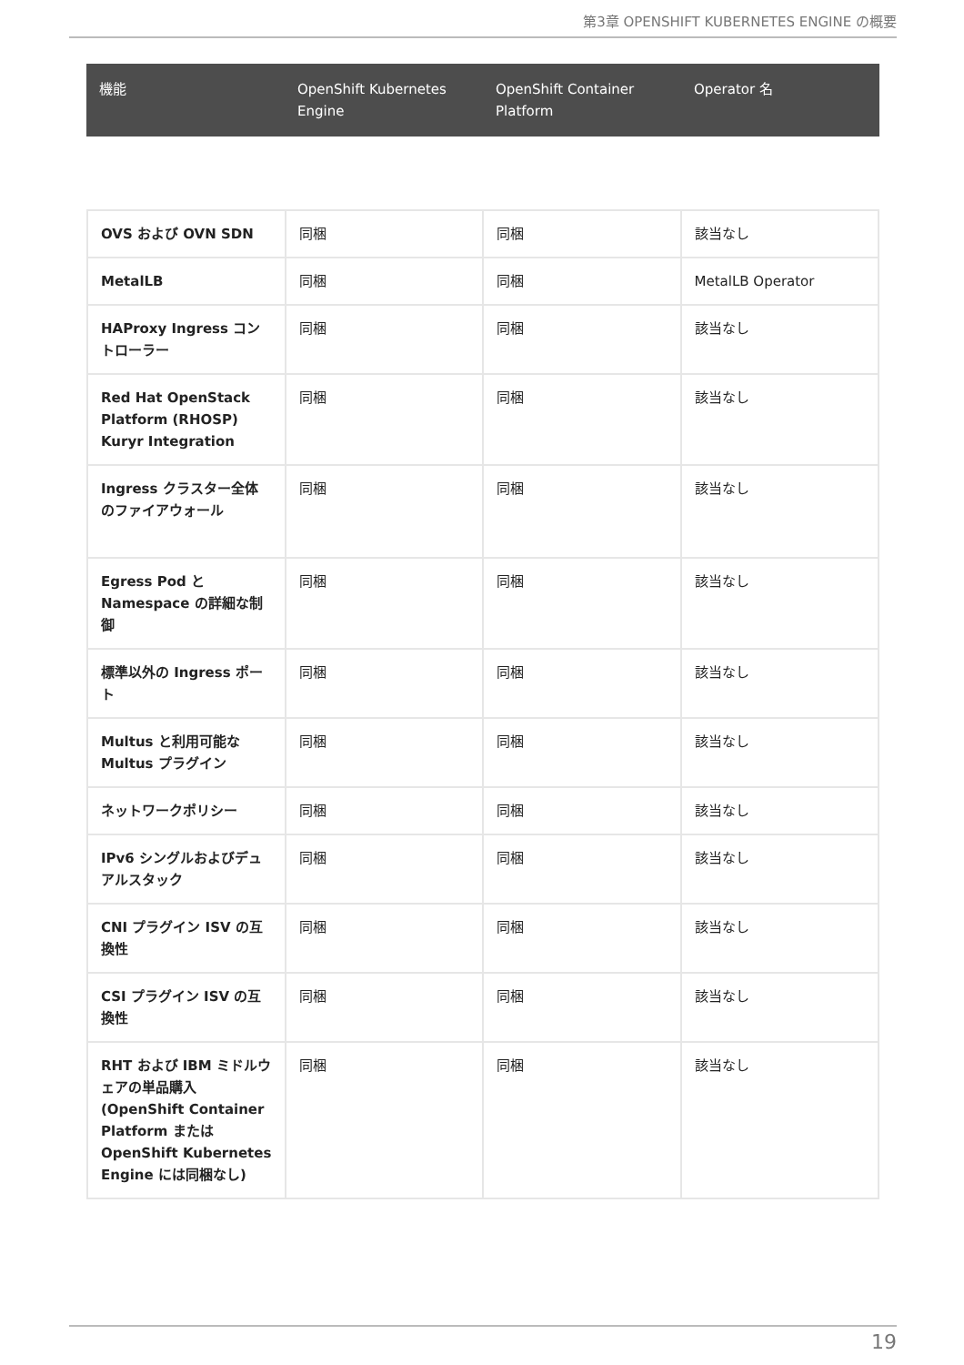第3章 OPENSHIFT KUBERNETES ENGINE の概要
| 機能 | OpenShift Kubernetes Engine | OpenShift Container Platform | Operator 名 |
| --- | --- | --- | --- |
| OVS および OVN SDN | 同梱 | 同梱 | 該当なし |
| MetalLB | 同梱 | 同梱 | MetalLB Operator |
| HAProxy Ingress コントローラー | 同梱 | 同梱 | 該当なし |
| Red Hat OpenStack Platform (RHOSP) Kuryr Integration | 同梱 | 同梱 | 該当なし |
| Ingress クラスター全体のファイアウォール | 同梱 | 同梱 | 該当なし |
| Egress Pod と Namespace の詳細な制御 | 同梱 | 同梱 | 該当なし |
| 標準以外の Ingress ポート | 同梱 | 同梱 | 該当なし |
| Multus と利用可能な Multus プラグイン | 同梱 | 同梱 | 該当なし |
| ネットワークポリシー | 同梱 | 同梱 | 該当なし |
| IPv6 シングルおよびデュアルスタック | 同梱 | 同梱 | 該当なし |
| CNI プラグイン ISV の互換性 | 同梱 | 同梱 | 該当なし |
| CSI プラグイン ISV の互換性 | 同梱 | 同梱 | 該当なし |
| RHT および IBM ミドルウェアの単品購入 (OpenShift Container Platform または OpenShift Kubernetes Engine には同梱なし) | 同梱 | 同梱 | 該当なし |
19